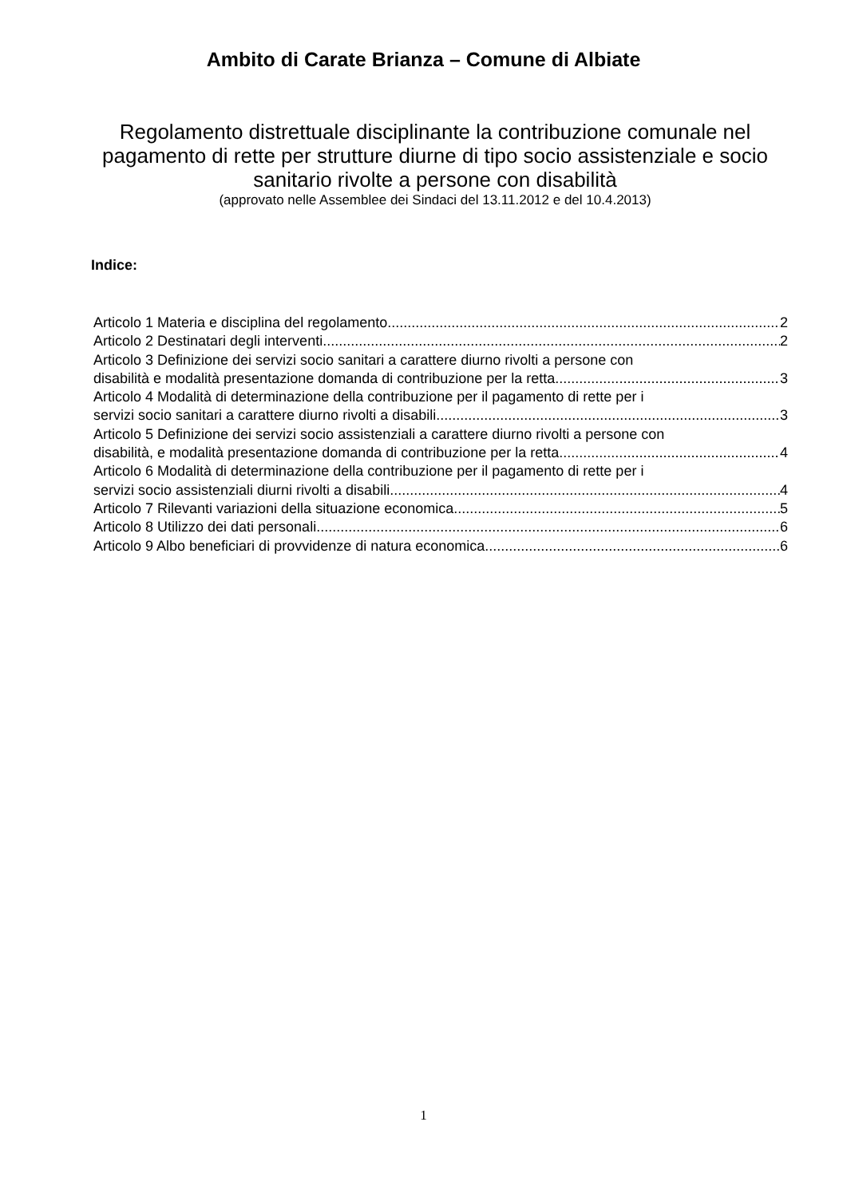Ambito di Carate Brianza – Comune di Albiate
Regolamento distrettuale disciplinante la contribuzione comunale nel pagamento di rette per strutture diurne di tipo socio assistenziale e socio sanitario rivolte a persone con disabilità
(approvato nelle Assemblee dei Sindaci del 13.11.2012 e del 10.4.2013)
Indice:
Articolo 1 Materia e disciplina del regolamento 2
Articolo 2 Destinatari degli interventi 2
Articolo 3 Definizione dei servizi socio sanitari a carattere diurno rivolti a persone con
disabilità e modalità presentazione domanda di contribuzione per la retta 3
Articolo 4 Modalità di determinazione della contribuzione per il pagamento di rette per i
servizi socio sanitari a carattere diurno rivolti a disabili 3
Articolo 5 Definizione dei servizi socio assistenziali a carattere diurno rivolti a persone con
disabilità, e modalità presentazione domanda di contribuzione per la retta 4
Articolo 6 Modalità di determinazione della contribuzione per il pagamento di rette per i
servizi socio assistenziali diurni rivolti a disabili 4
Articolo 7 Rilevanti variazioni della situazione economica 5
Articolo 8 Utilizzo dei dati personali 6
Articolo 9 Albo beneficiari di provvidenze di natura economica 6
1